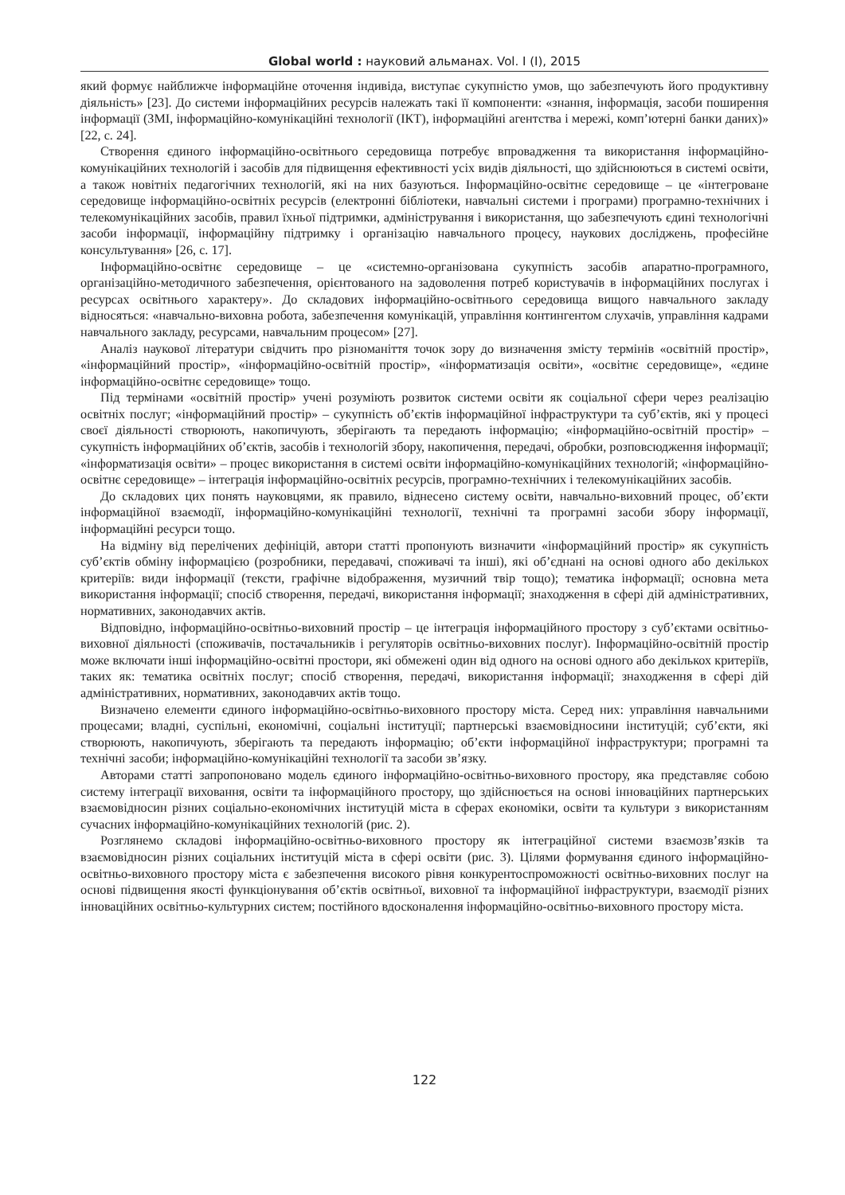Global world : науковий альманах. Vol. I (I), 2015
який формує найближче інформаційне оточення індивіда, виступає сукупністю умов, що забезпечують його продуктивну діяльність» [23]. До системи інформаційних ресурсів належать такі її компоненти: «знання, інформація, засоби поширення інформації (ЗМІ, інформаційно-комунікаційні технології (ІКТ), інформаційні агентства і мережі, комп’ютерні банки даних)» [22, с. 24].
Створення єдиного інформаційно-освітнього середовища потребує впровадження та використання інформаційно-комунікаційних технологій і засобів для підвищення ефективності усіх видів діяльності, що здійснюються в системі освіти, а також новітніх педагогічних технологій, які на них базуються. Інформаційно-освітнє середовище – це «інтегроване середовище інформаційно-освітніх ресурсів (електронні бібліотеки, навчальні системи і програми) програмно-технічних і телекомунікаційних засобів, правил їхньої підтримки, адміністрування і використання, що забезпечують єдині технологічні засоби інформації, інформаційну підтримку і організацію навчального процесу, наукових досліджень, професійне консультування» [26, с. 17].
Інформаційно-освітнє середовище – це «системно-організована сукупність засобів апаратно-програмного, організаційно-методичного забезпечення, орієнтованого на задоволення потреб користувачів в інформаційних послугах і ресурсах освітнього характеру». До складових інформаційно-освітнього середовища вищого навчального закладу відносяться: «навчально-виховна робота, забезпечення комунікацій, управління контингентом слухачів, управління кадрами навчального закладу, ресурсами, навчальним процесом» [27].
Аналіз наукової літератури свідчить про різноманіття точок зору до визначення змісту термінів «освітній простір», «інформаційний простір», «інформаційно-освітній простір», «інформатизація освіти», «освітнє середовище», «єдине інформаційно-освітнє середовище» тощо.
Під термінами «освітній простір» учені розуміють розвиток системи освіти як соціальної сфери через реалізацію освітніх послуг; «інформаційний простір» – сукупність об’єктів інформаційної інфраструктури та суб’єктів, які у процесі своєї діяльності створюють, накопичують, зберігають та передають інформацію; «інформаційно-освітній простір» – сукупність інформаційних об’єктів, засобів і технологій збору, накопичення, передачі, обробки, розповсюдження інформації; «інформатизація освіти» – процес використання в системі освіти інформаційно-комунікаційних технологій; «інформаційно-освітнє середовище» – інтеграція інформаційно-освітніх ресурсів, програмно-технічних і телекомунікаційних засобів.
До складових цих понять науковцями, як правило, віднесено систему освіти, навчально-виховний процес, об’єкти інформаційної взаємодії, інформаційно-комунікаційні технології, технічні та програмні засоби збору інформації, інформаційні ресурси тощо.
На відміну від перелічених дефініцій, автори статті пропонують визначити «інформаційний простір» як сукупність суб’єктів обміну інформацією (розробники, передавачі, споживачі та інші), які об’єднані на основі одного або декількох критеріїв: види інформації (тексти, графічне відображення, музичний твір тощо); тематика інформації; основна мета використання інформації; спосіб створення, передачі, використання інформації; знаходження в сфері дій адміністративних, нормативних, законодавчих актів.
Відповідно, інформаційно-освітньо-виховний простір – це інтеграція інформаційного простору з суб’єктами освітньо-виховної діяльності (споживачів, постачальників і регуляторів освітньо-виховних послуг). Інформаційно-освітній простір може включати інші інформаційно-освітні простори, які обмежені один від одного на основі одного або декількох критеріїв, таких як: тематика освітніх послуг; спосіб створення, передачі, використання інформації; знаходження в сфері дій адміністративних, нормативних, законодавчих актів тощо.
Визначено елементи єдиного інформаційно-освітньо-виховного простору міста. Серед них: управління навчальними процесами; владні, суспільні, економічні, соціальні інституції; партнерські взаємовідносини інституцій; суб’єкти, які створюють, накопичують, зберігають та передають інформацію; об’єкти інформаційної інфраструктури; програмні та технічні засоби; інформаційно-комунікаційні технології та засоби зв’язку.
Авторами статті запропоновано модель єдиного інформаційно-освітньо-виховного простору, яка представляє собою систему інтеграції виховання, освіти та інформаційного простору, що здійснюється на основі інноваційних партнерських взаємовідносин різних соціально-економічних інституцій міста в сферах економіки, освіти та культури з використанням сучасних інформаційно-комунікаційних технологій (рис. 2).
Розглянемо складові інформаційно-освітньо-виховного простору як інтеграційної системи взаємозв’язків та взаємовідносин різних соціальних інституцій міста в сфері освіти (рис. 3). Цілями формування єдиного інформаційно-освітньо-виховного простору міста є забезпечення високого рівня конкурентоспроможності освітньо-виховних послуг на основі підвищення якості функціонування об’єктів освітньої, виховної та інформаційної інфраструктури, взаємодії різних інноваційних освітньо-культурних систем; постійного вдосконалення інформаційно-освітньо-виховного простору міста.
122